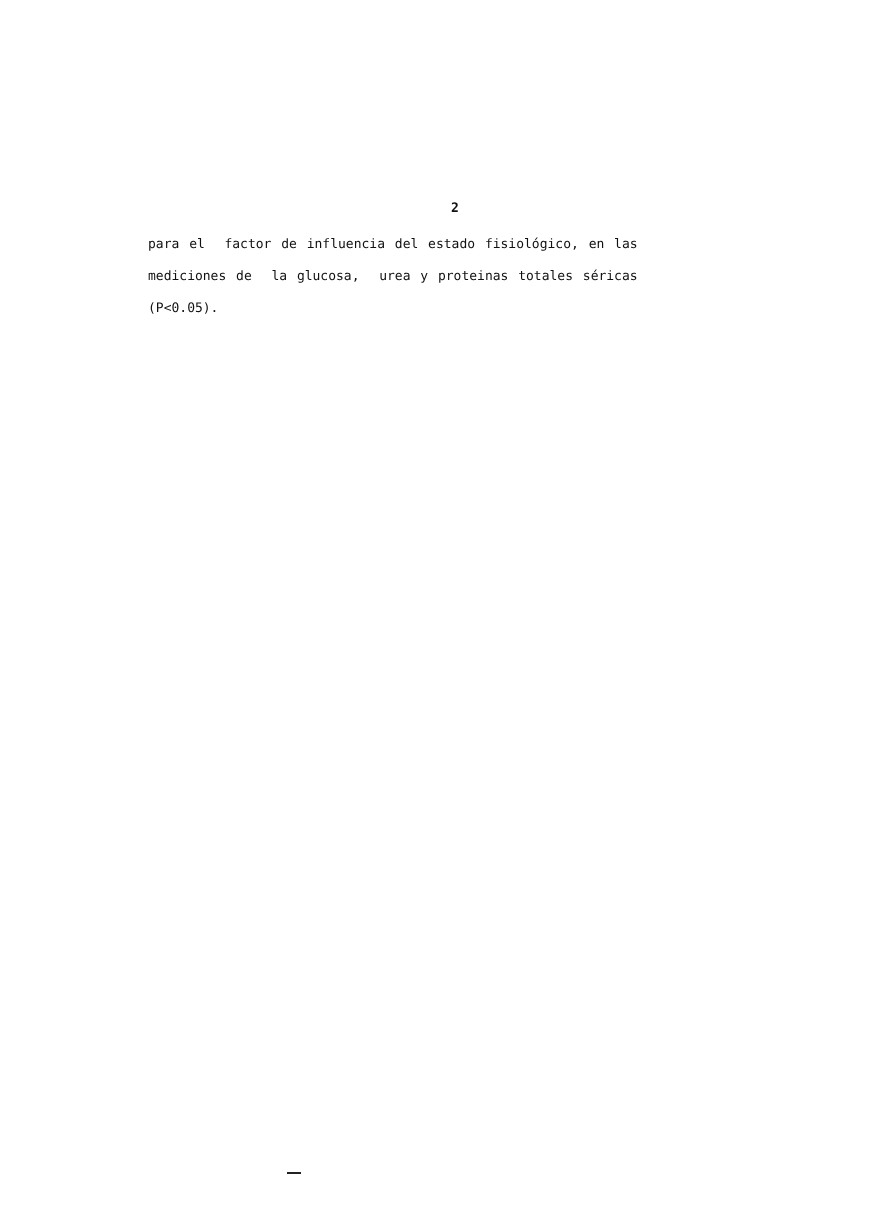2
para el factor de influencia del estado fisiológico, en las
mediciones de la glucosa, urea y proteinas totales séricas
(P<0.05).